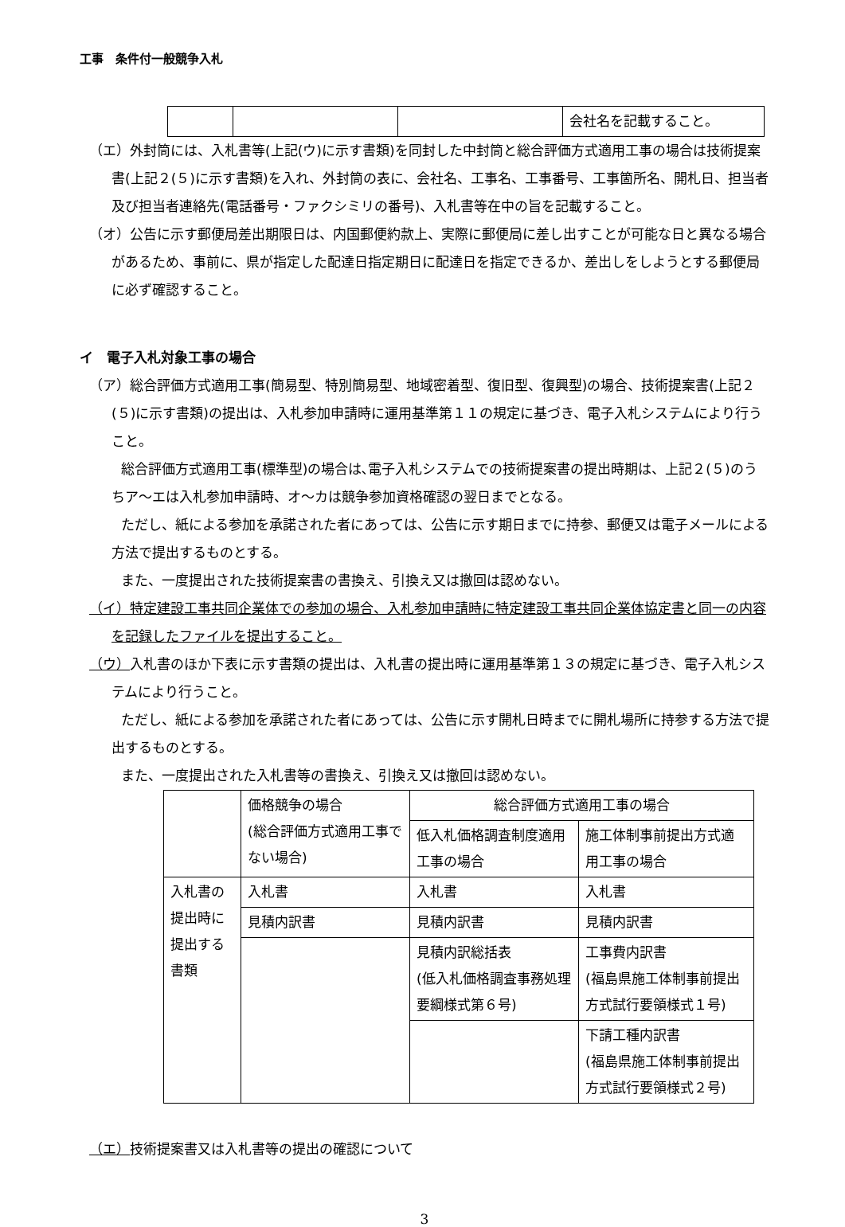工事　条件付一般競争入札
| | | | 会社名を記載すること。 |
（エ）外封筒には、入札書等(上記(ウ)に示す書類)を同封した中封筒と総合評価方式適用工事の場合は技術提案書(上記２(５)に示す書類)を入れ、外封筒の表に、会社名、工事名、工事番号、工事箇所名、開札日、担当者及び担当者連絡先(電話番号・ファクシミリの番号)、入札書等在中の旨を記載すること。
（オ）公告に示す郵便局差出期限日は、内国郵便約款上、実際に郵便局に差し出すことが可能な日と異なる場合があるため、事前に、県が指定した配達日指定期日に配達日を指定できるか、差出しをしようとする郵便局に必ず確認すること。
イ　電子入札対象工事の場合
（ア）総合評価方式適用工事(簡易型、特別簡易型、地域密着型、復旧型、復興型)の場合、技術提案書(上記２(５)に示す書類)の提出は、入札参加申請時に運用基準第１１の規定に基づき、電子入札システムにより行うこと。
総合評価方式適用工事(標準型)の場合は､電子入札システムでの技術提案書の提出時期は、上記２(５)のうちア～エは入札参加申請時、オ～カは競争参加資格確認の翌日までとなる。
ただし、紙による参加を承諾された者にあっては、公告に示す期日までに持参、郵便又は電子メールによる方法で提出するものとする。
また、一度提出された技術提案書の書換え、引換え又は撤回は認めない。
（イ）特定建設工事共同企業体での参加の場合、入札参加申請時に特定建設工事共同企業体協定書と同一の内容を記録したファイルを提出すること。
（ウ）入札書のほか下表に示す書類の提出は、入札書の提出時に運用基準第１３の規定に基づき、電子入札システムにより行うこと。
ただし、紙による参加を承諾された者にあっては、公告に示す開札日時までに開札場所に持参する方法で提出するものとする。
また、一度提出された入札書等の書換え、引換え又は撤回は認めない。
| | 価格競争の場合 (総合評価方式適用工事でない場合) | 総合評価方式適用工事の場合 | |
| | | 低入札価格調査制度適用工事の場合 | 施工体制事前提出方式適用工事の場合 |
| 入札書の提出時に提出する書類 | 入札書 | 入札書 | 入札書 |
| | 見積内訳書 | 見積内訳書 | 見積内訳書 |
| | | 見積内訳総括表 (低入札価格調査事務処理要綱様式第６号) | 工事費内訳書 (福島県施工体制事前提出方式試行要領様式１号) |
| | | | 下請工種内訳書 (福島県施工体制事前提出方式試行要領様式２号) |
（エ）技術提案書又は入札書等の提出の確認について
3